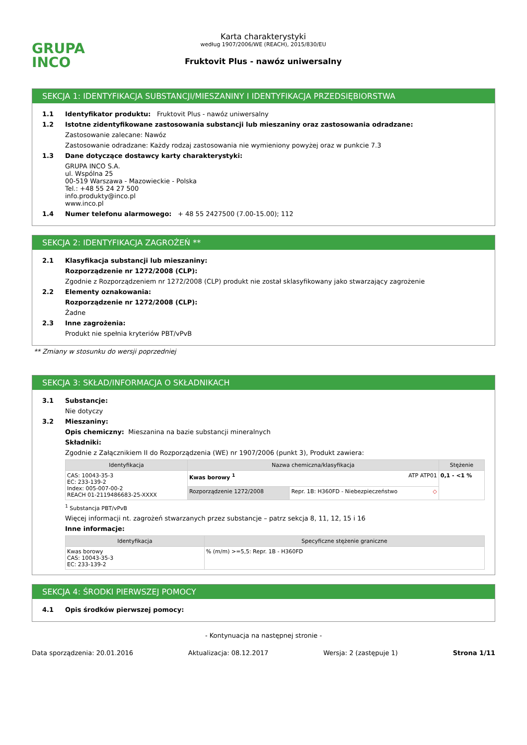GRUPA
INCO
Karta charakterystyki
według 1907/2006/WE (REACH), 2015/830/EU
Fruktovit Plus - nawóz uniwersalny
SEKCJA 1: IDENTYFIKACJA SUBSTANCJI/MIESZANINY I IDENTYFIKACJA PRZEDSIĘBIORSTWA
1.1 Identyfikator produktu: Fruktovit Plus - nawóz uniwersalny
1.2 Istotne zidentyfikowane zastosowania substancji lub mieszaniny oraz zastosowania odradzane:
Zastosowanie zalecane: Nawóz
Zastosowanie odradzane: Każdy rodzaj zastosowania nie wymieniony powyżej oraz w punkcie 7.3
1.3 Dane dotyczące dostawcy karty charakterystyki:
GRUPA INCO S.A.
ul. Wspólna 25
00-519 Warszawa - Mazowieckie - Polska
Tel.: +48 55 24 27 500
info.produkty@inco.pl
www.inco.pl
1.4 Numer telefonu alarmowego: + 48 55 2427500 (7.00-15.00); 112
SEKCJA 2: IDENTYFIKACJA ZAGROŻEŃ **
2.1 Klasyfikacja substancji lub mieszaniny:
Rozporządzenie nr 1272/2008 (CLP):
Zgodnie z Rozporządzeniem nr 1272/2008 (CLP) produkt nie został sklasyfikowany jako stwarzający zagrożenie
2.2 Elementy oznakowania:
Rozporządzenie nr 1272/2008 (CLP):
Żadne
2.3 Inne zagrożenia:
Produkt nie spełnia kryteriów PBT/vPvB
** Zmiany w stosunku do wersji poprzedniej
SEKCJA 3: SKŁAD/INFORMACJA O SKŁADNIKACH
3.1 Substancje:
Nie dotyczy
3.2 Mieszaniny:
Opis chemiczny: Mieszanina na bazie substancji mineralnych
Składniki:
Zgodnie z Załącznikiem II do Rozporządzenia (WE) nr 1907/2006 (punkt 3), Produkt zawiera:
| Identyfikacja | Nazwa chemiczna/klasyfikacja | | Stężenie |
| --- | --- | --- | --- |
| CAS: 10043-35-3 EC: 233-139-2 Index: 005-007-00-2 REACH 01-2119486683-25-XXXX | Kwas borowy <sup>1</sup> ATP ATP01 | | 0,1 - <1 % |
| | Rozporządzenie 1272/2008 | Repr. 1B: H360FD - Niebezpieczeństwo ◇ | |
<sup>1</sup> Substancja PBT/vPvB
Więcej informacji nt. zagrożeń stwarzanych przez substancje – patrz sekcja 8, 11, 12, 15 i 16
Inne informacje:
| Identyfikacja | Specyficzne stężenie graniczne |
| --- | --- |
| Kwas borowy CAS: 10043-35-3 EC: 233-139-2 | % (m/m) >=5,5: Repr. 1B - H360FD |
SEKCJA 4: ŚRODKI PIERWSZEJ POMOCY
4.1 Opis środków pierwszej pomocy:
- Kontynuacja na następnej stronie -
Data sporządzenia: 20.01.2016 Aktualizacja: 08.12.2017 Wersja: 2 (zastępuje 1) Strona 1/11